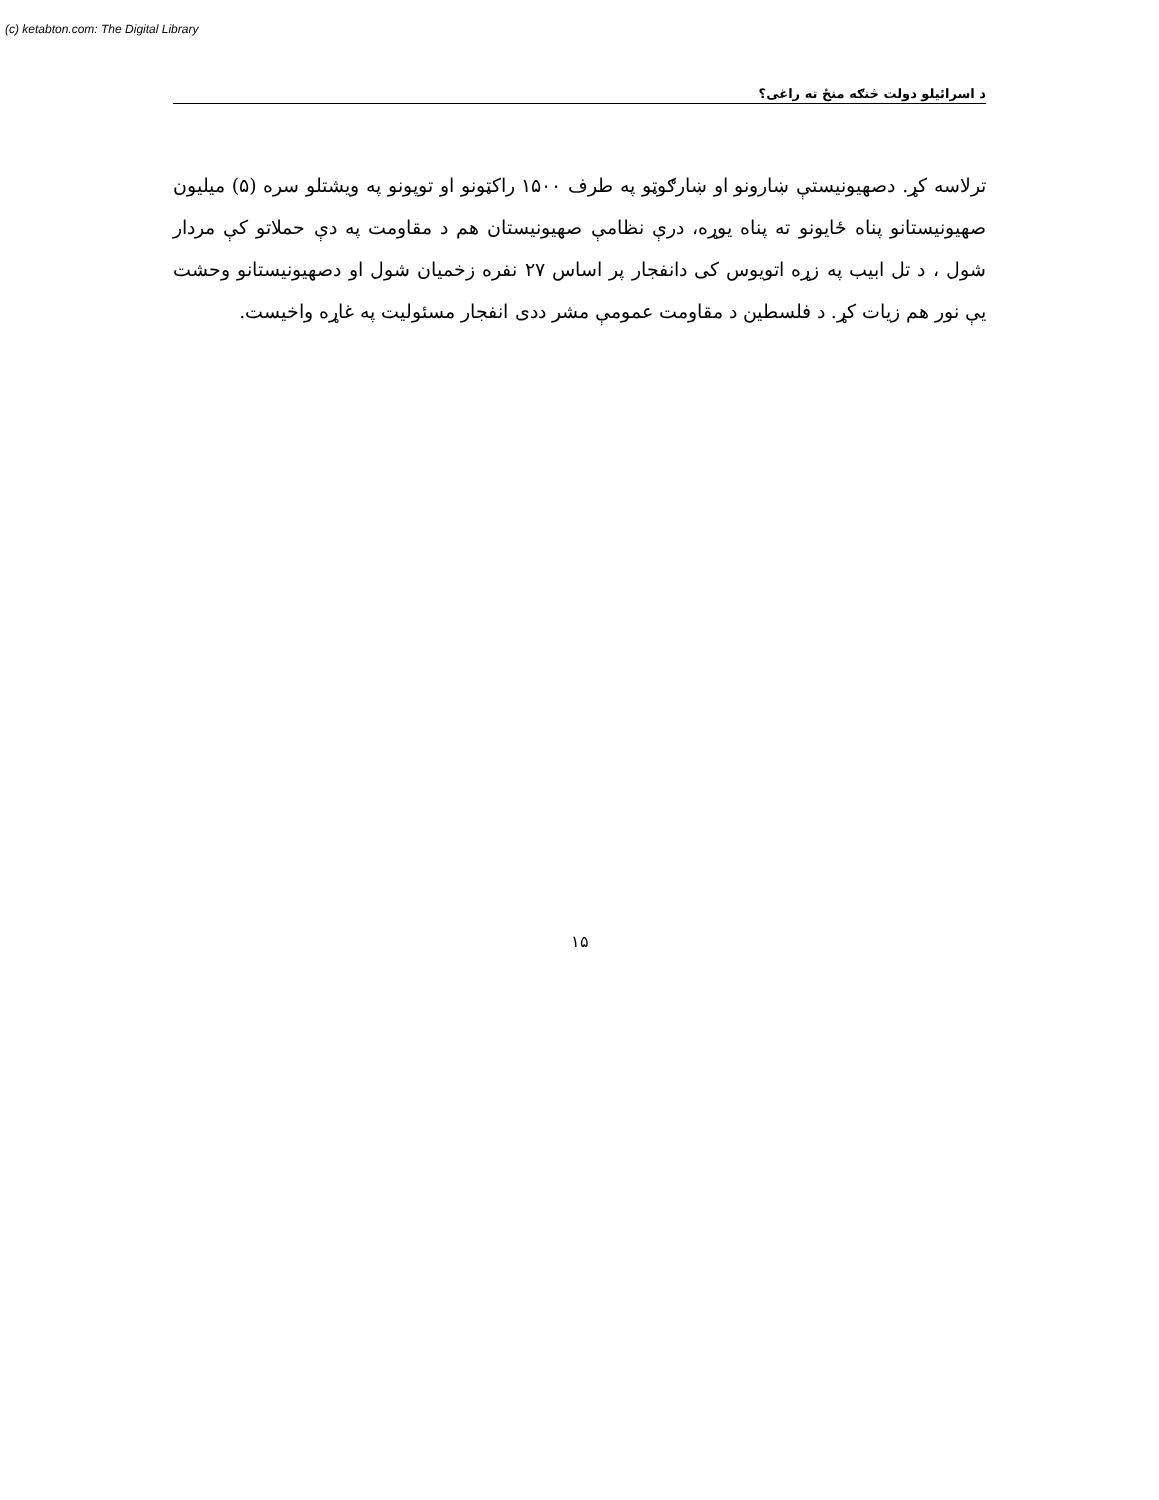(c) ketabton.com: The Digital Library
د اسرائیلو دولت څنګه منځ ته راغی؟
ترلاسه کړ. دصهیونیستې ښارونو او ښارګوټو په طرف ۱۵۰۰ راکټونو او توپونو په ویشتلو سره (۵) میلیون صهیونیستانو پناه ځایونو ته پناه یوړه، درې نظامې صهیونیستان هم د مقاومت په دې حملاتو کې مردار شول ، د تل ابیب په زړه اتویوس کی دانفجار پر اساس ۲۷ نفره زخمیان شول او دصهیونیستانو وحشت یې نور هم زیات کړ. د فلسطین د مقاومت عمومې مشر ددی انفجار مسئولیت په غاړه واخیست.
۱۵